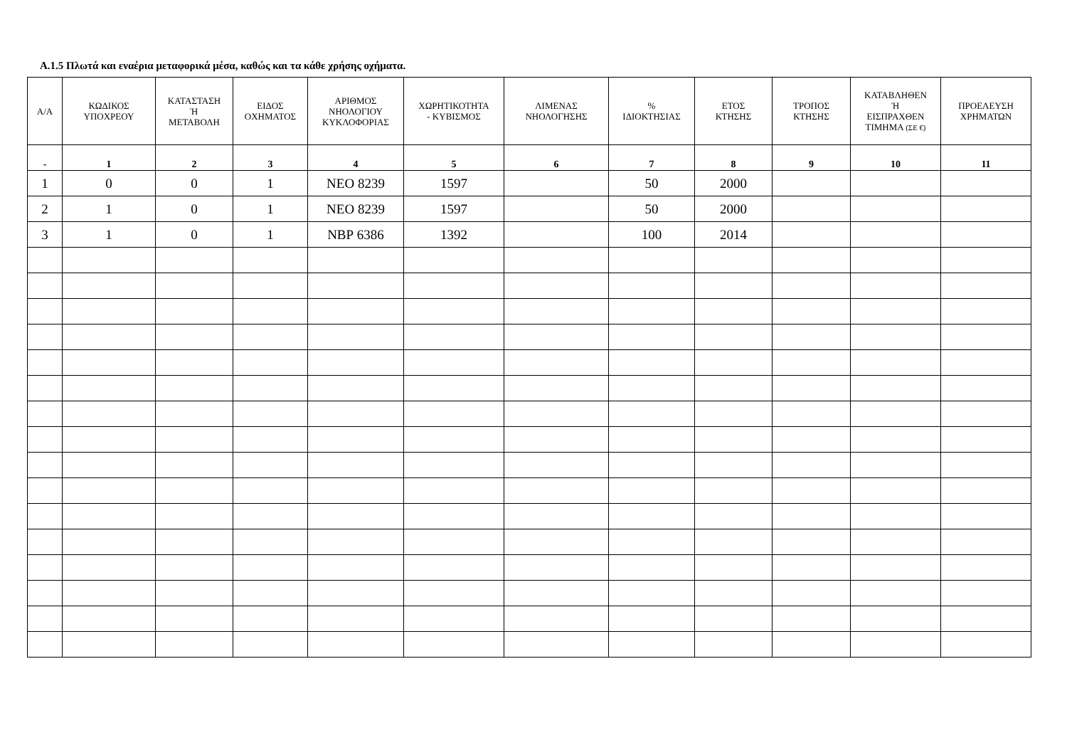Α.1.5 Πλωτά και εναέρια μεταφορικά μέσα, καθώς και τα κάθε χρήσης οχήματα.
| Α/Α | ΚΩΔΙΚΟΣ ΥΠΟΧΡΕΟΥ | ΚΑΤΑΣΤΑΣΗ Ή ΜΕΤΑΒΟΛΗ | ΕΙΔΟΣ ΟΧΗΜΑΤΟΣ | ΑΡΙΘΜΟΣ ΝΗΟΛΟΓΙΟΥ ΚΥΚΛΟΦΟΡΙΑΣ | ΧΩΡΗΤΙΚΟΤΗΤΑ - ΚΥΒΙΣΜΟΣ | ΛΙΜΕΝΑΣ ΝΗΟΛΟΓΗΣΗΣ | % ΙΔΙΟΚΤΗΣΙΑΣ | ΕΤΟΣ ΚΤΗΣΗΣ | ΤΡΟΠΟΣ ΚΤΗΣΗΣ | ΚΑΤΑΒΛΗΘΕΝ Ή ΕΙΣΠΡΑΧΘΕΝ ΤΙΜΗΜΑ (ΣΕ €) | ΠΡΟΕΛΕΥΣΗ ΧΡΗΜΑΤΩΝ |
| --- | --- | --- | --- | --- | --- | --- | --- | --- | --- | --- | --- |
| - | 1 | 2 | 3 | 4 | 5 | 6 | 7 | 8 | 9 | 10 | 11 |
| 1 | 0 | 0 | 1 | ΝΕΟ 8239 | 1597 | | 50 | 2000 | | | |
| 2 | 1 | 0 | 1 | ΝΕΟ 8239 | 1597 | | 50 | 2000 | | | |
| 3 | 1 | 0 | 1 | ΝΒΡ 6386 | 1392 | | 100 | 2014 | | | |